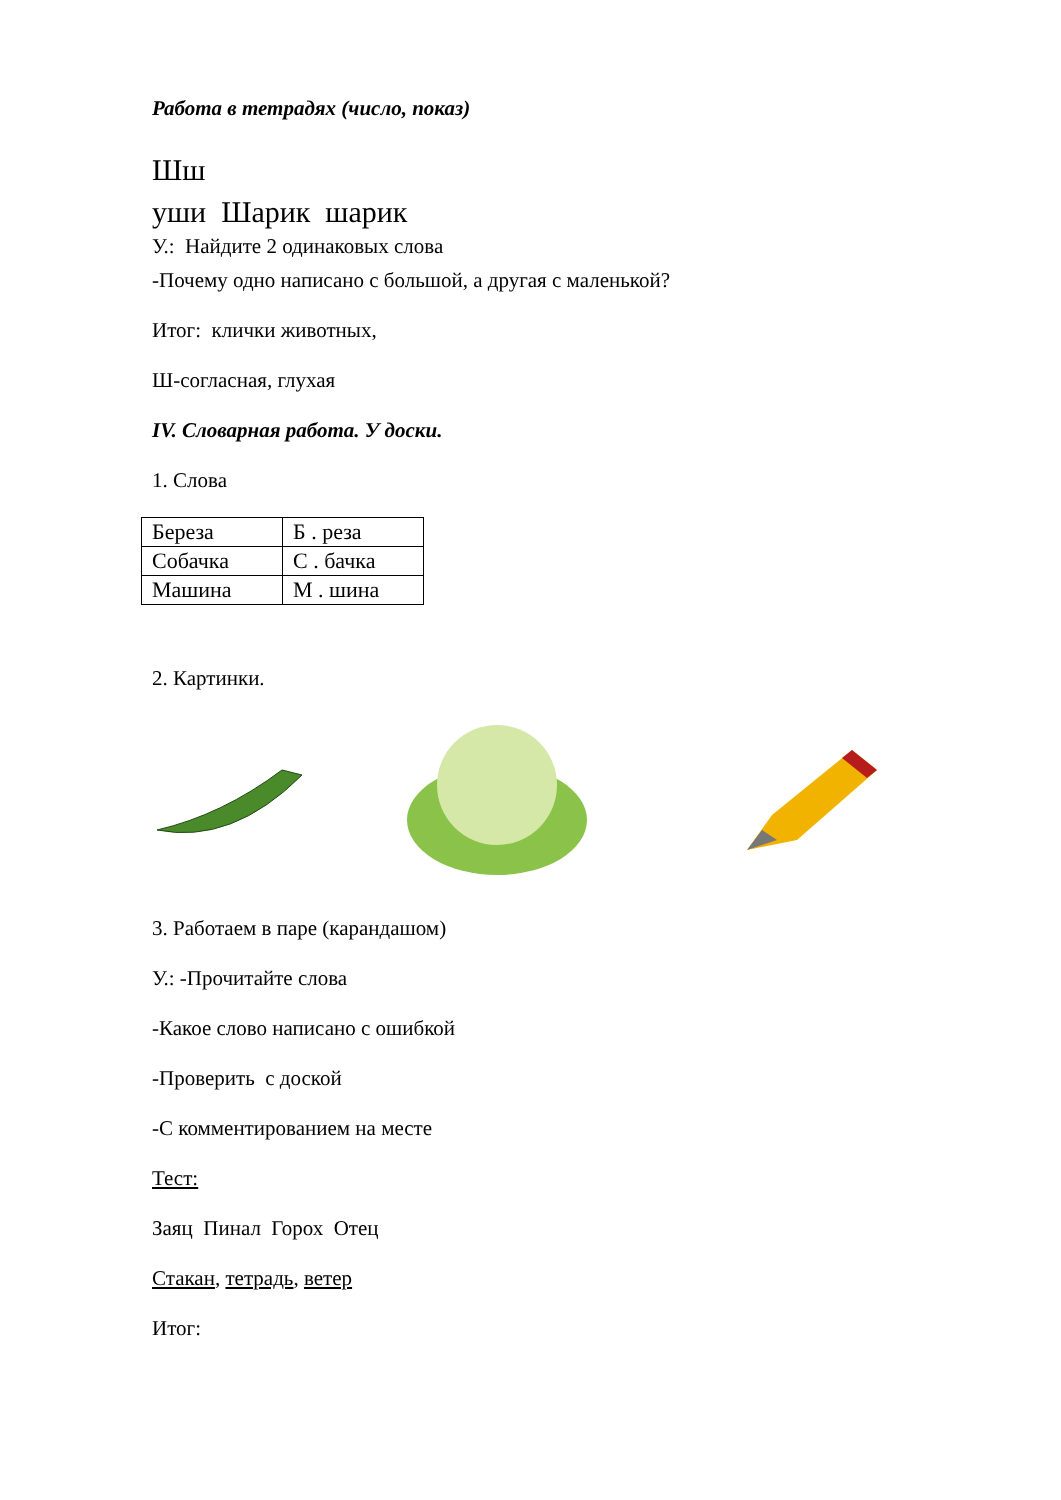Работа в тетрадях (число, показ)
Шш
уши Шарик шарик
У.: Найдите 2 одинаковых слова
-Почему одно написано с большой, а другая с маленькой?
Итог: клички животных,
Ш-согласная, глухая
IV. Словарная работа. У доски.
1. Слова
| Береза | Б . реза |
| Собачка | С . бачка |
| Машина | М . шина |
2. Картинки.
3. Работаем в паре (карандашом)
У.: -Прочитайте слова
-Какое слово написано с ошибкой
-Проверить с доской
-С комментированием на месте
Тест:
Заяц Пинал Горох Отец
Стакан, тетрадь, ветер
Итог: